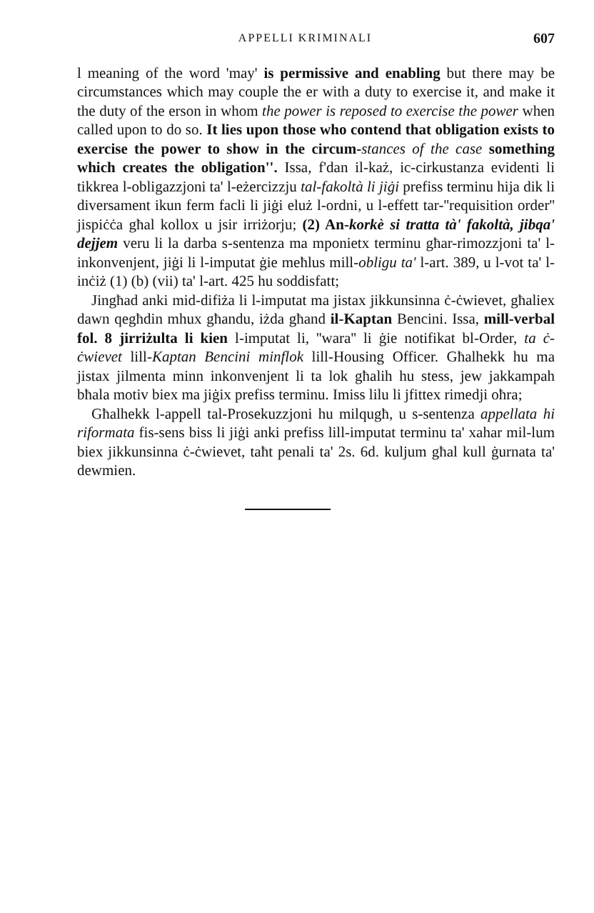APPELLI KRIMINALI 607
l meaning of the word 'may' is permissive and enabling but there may be circumstances which may couple the er with a duty to exercise it, and make it the duty of the erson in whom the power is reposed to exercise the power when called upon to do so. It lies upon those who contend that obligation exists to exercise the power to show in the circum-stances of the case something which creates the obligation''. Issa, f'dan il-każ, ic-cirkustanza evidenti li tikkrea l-obligazzjoni ta' l-eżercizzju tal-fakoltà li jiġi prefiss terminu hija dik li diversament ikun ferm facli li jiġi eluż l-ordni, u l-effett tar-''requisition order'' jispiċċa għal kollox u jsir irriżorju; (2) An-korkè si tratta tà' fakoltà, jibqa' dejjem veru li la darba s-sentenza ma mponietx terminu għar-rimozzjoni ta' l-inkonvenjent, jiġi li l-imputat ġie meħlus mill-obligu ta' l-art. 389, u l-vot ta' l-inċiż (1) (b) (vii) ta' l-art. 425 hu soddisfatt;
Jingħad anki mid-difiża li l-imputat ma jistax jikkunsinna ċ-ċwievet, għaliex dawn qegħdin mhux għandu, iżda għand il-Kaptan Bencini. Issa, mill-verbal fol. 8 jirriżulta li kien l-imputat li, ''wara'' li ġie notifikat bl-Order, ta ċ-ċwievet lill-Kaptan Bencini minflok lill-Housing Officer. Għalhekk hu ma jistax jilmenta minn inkonvenjent li ta lok għalih hu stess, jew jakkampah bħala motiv biex ma jiġix prefiss terminu. Imiss lilu li jfittex rimedji oħra;
Għalhekk l-appell tal-Prosekuzzjoni hu milqugħ, u s-sentenza appellata hi riformata fis-sens biss li jiġi anki prefiss lill-imputat terminu ta' xahar mil-lum biex jikkunsinna ċ-ċwievet, taħt penali ta' 2s. 6d. kuljum għal kull ġurnata ta' dewmien.